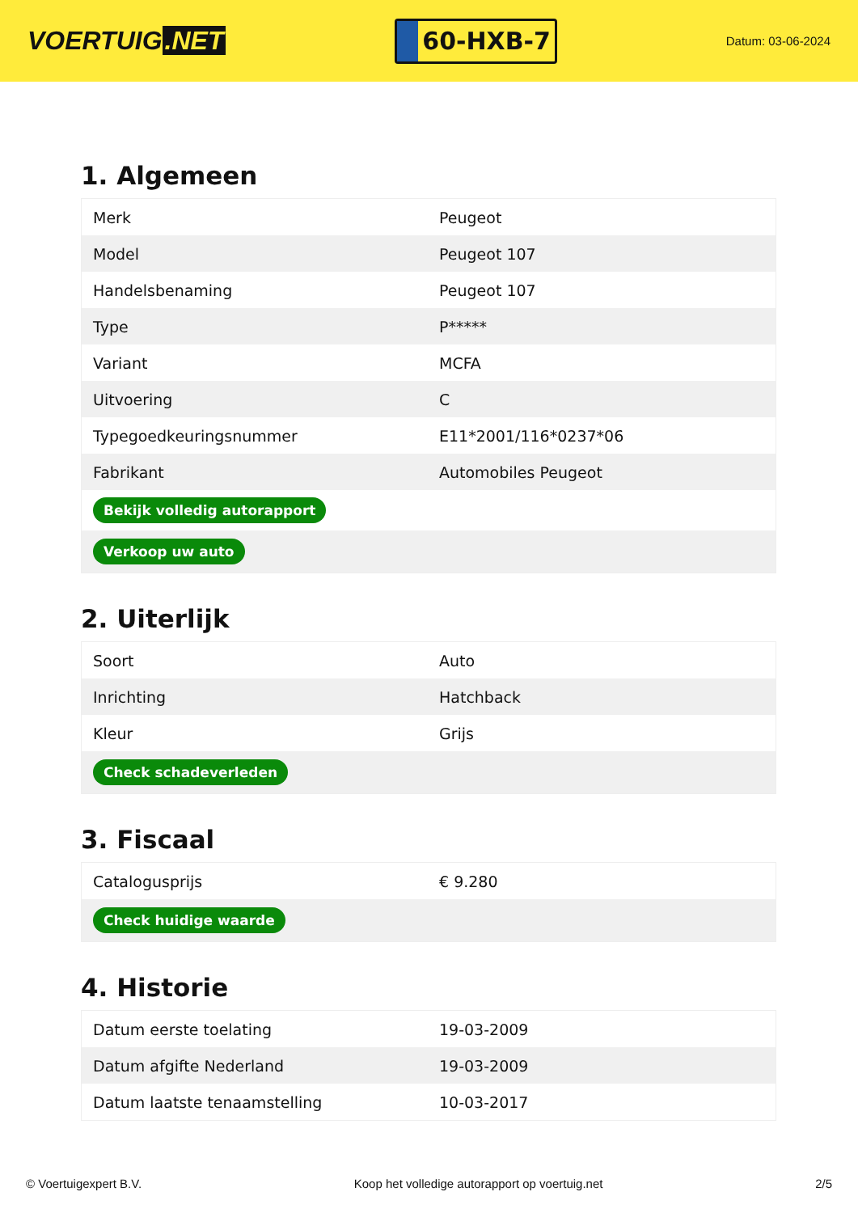VOERTUIG.NET
60-HXB-7
Datum: 03-06-2024
1. Algemeen
| Merk | Peugeot |
| Model | Peugeot 107 |
| Handelsbenaming | Peugeot 107 |
| Type | P***** |
| Variant | MCFA |
| Uitvoering | C |
| Typegoedkeuringsnummer | E11*2001/116*0237*06 |
| Fabrikant | Automobiles Peugeot |
| Bekijk volledig autorapport | |
| Verkoop uw auto | |
2. Uiterlijk
| Soort | Auto |
| Inrichting | Hatchback |
| Kleur | Grijs |
| Check schadeverleden | |
3. Fiscaal
| Catalogusprijs | € 9.280 |
| Check huidige waarde | |
4. Historie
| Datum eerste toelating | 19-03-2009 |
| Datum afgifte Nederland | 19-03-2009 |
| Datum laatste tenaamstelling | 10-03-2017 |
© Voertuigexpert B.V. Koop het volledige autorapport op voertuig.net 2/5